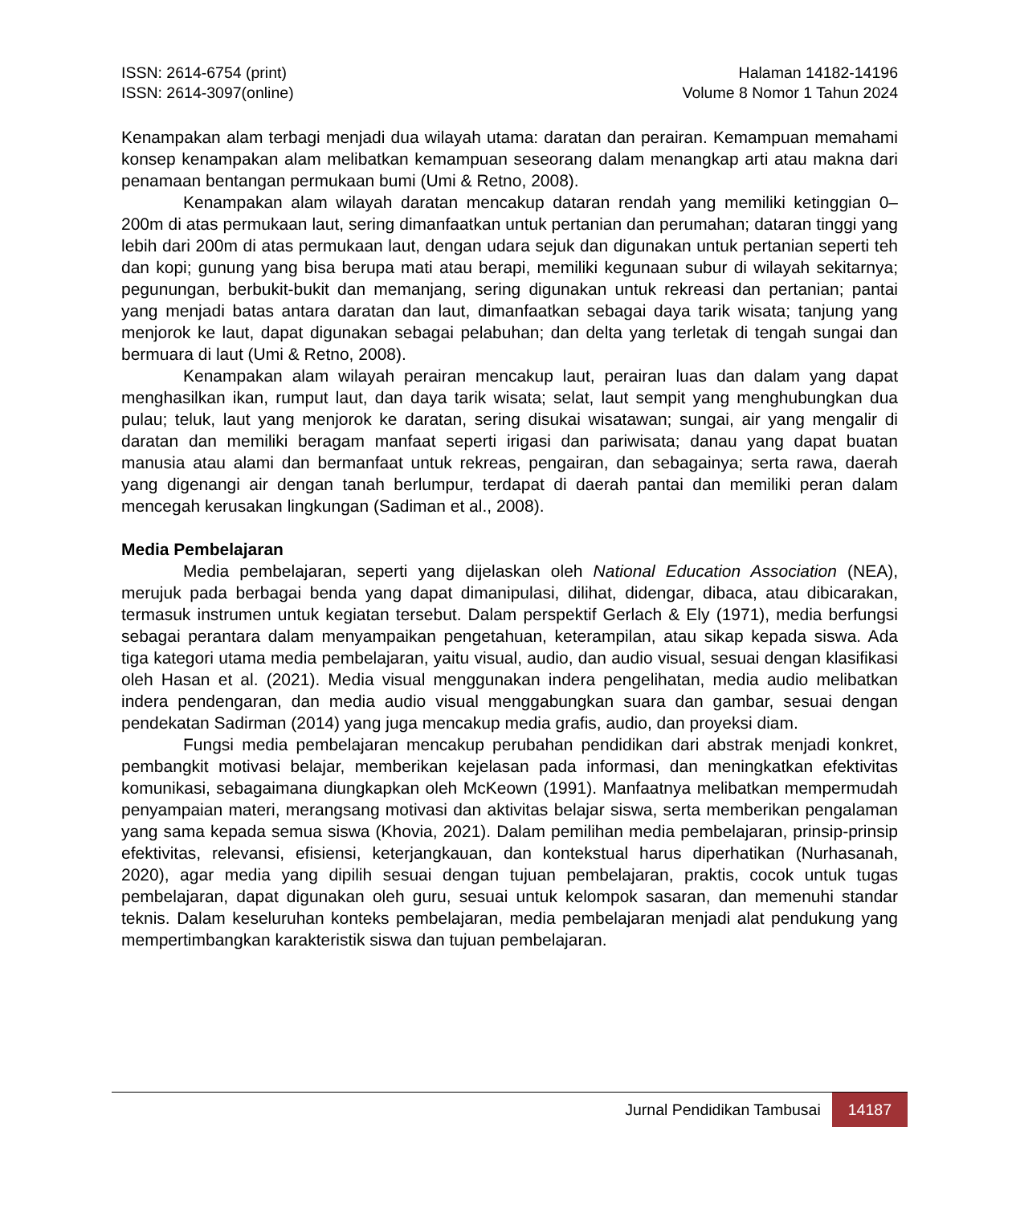ISSN: 2614-6754 (print)
ISSN: 2614-3097(online)
Halaman 14182-14196
Volume 8 Nomor 1 Tahun 2024
Kenampakan alam terbagi menjadi dua wilayah utama: daratan dan perairan. Kemampuan memahami konsep kenampakan alam melibatkan kemampuan seseorang dalam menangkap arti atau makna dari penamaan bentangan permukaan bumi (Umi & Retno, 2008).
Kenampakan alam wilayah daratan mencakup dataran rendah yang memiliki ketinggian 0–200m di atas permukaan laut, sering dimanfaatkan untuk pertanian dan perumahan; dataran tinggi yang lebih dari 200m di atas permukaan laut, dengan udara sejuk dan digunakan untuk pertanian seperti teh dan kopi; gunung yang bisa berupa mati atau berapi, memiliki kegunaan subur di wilayah sekitarnya; pegunungan, berbukit-bukit dan memanjang, sering digunakan untuk rekreasi dan pertanian; pantai yang menjadi batas antara daratan dan laut, dimanfaatkan sebagai daya tarik wisata; tanjung yang menjorok ke laut, dapat digunakan sebagai pelabuhan; dan delta yang terletak di tengah sungai dan bermuara di laut (Umi & Retno, 2008).
Kenampakan alam wilayah perairan mencakup laut, perairan luas dan dalam yang dapat menghasilkan ikan, rumput laut, dan daya tarik wisata; selat, laut sempit yang menghubungkan dua pulau; teluk, laut yang menjorok ke daratan, sering disukai wisatawan; sungai, air yang mengalir di daratan dan memiliki beragam manfaat seperti irigasi dan pariwisata; danau yang dapat buatan manusia atau alami dan bermanfaat untuk rekreas, pengairan, dan sebagainya; serta rawa, daerah yang digenangi air dengan tanah berlumpur, terdapat di daerah pantai dan memiliki peran dalam mencegah kerusakan lingkungan (Sadiman et al., 2008).
Media Pembelajaran
Media pembelajaran, seperti yang dijelaskan oleh National Education Association (NEA), merujuk pada berbagai benda yang dapat dimanipulasi, dilihat, didengar, dibaca, atau dibicarakan, termasuk instrumen untuk kegiatan tersebut. Dalam perspektif Gerlach & Ely (1971), media berfungsi sebagai perantara dalam menyampaikan pengetahuan, keterampilan, atau sikap kepada siswa. Ada tiga kategori utama media pembelajaran, yaitu visual, audio, dan audio visual, sesuai dengan klasifikasi oleh Hasan et al. (2021). Media visual menggunakan indera pengelihatan, media audio melibatkan indera pendengaran, dan media audio visual menggabungkan suara dan gambar, sesuai dengan pendekatan Sadirman (2014) yang juga mencakup media grafis, audio, dan proyeksi diam.
Fungsi media pembelajaran mencakup perubahan pendidikan dari abstrak menjadi konkret, pembangkit motivasi belajar, memberikan kejelasan pada informasi, dan meningkatkan efektivitas komunikasi, sebagaimana diungkapkan oleh McKeown (1991). Manfaatnya melibatkan mempermudah penyampaian materi, merangsang motivasi dan aktivitas belajar siswa, serta memberikan pengalaman yang sama kepada semua siswa (Khovia, 2021). Dalam pemilihan media pembelajaran, prinsip-prinsip efektivitas, relevansi, efisiensi, keterjangkauan, dan kontekstual harus diperhatikan (Nurhasanah, 2020), agar media yang dipilih sesuai dengan tujuan pembelajaran, praktis, cocok untuk tugas pembelajaran, dapat digunakan oleh guru, sesuai untuk kelompok sasaran, dan memenuhi standar teknis. Dalam keseluruhan konteks pembelajaran, media pembelajaran menjadi alat pendukung yang mempertimbangkan karakteristik siswa dan tujuan pembelajaran.
Jurnal Pendidikan Tambusai
14187